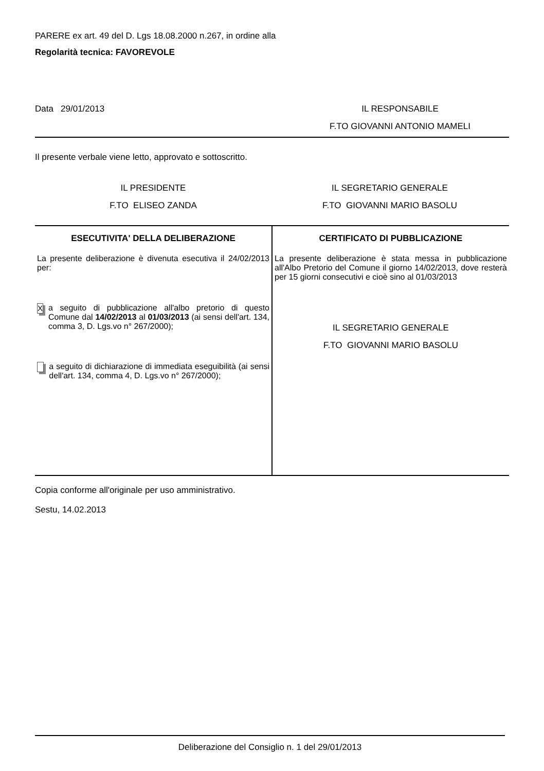PARERE ex art. 49 del D. Lgs 18.08.2000 n.267, in ordine alla
Regolarità tecnica: FAVOREVOLE
Data 29/01/2013 IL RESPONSABILE
F.TO GIOVANNI ANTONIO MAMELI
Il presente verbale viene letto, approvato e sottoscritto.
IL PRESIDENTE
F.TO ELISEO ZANDA
IL SEGRETARIO GENERALE
F.TO GIOVANNI MARIO BASOLU
| ESECUTIVITA' DELLA DELIBERAZIONE | CERTIFICATO DI PUBBLICAZIONE |
| --- | --- |
| La presente deliberazione è divenuta esecutiva il 24/02/2013 per: X a seguito di pubblicazione all'albo pretorio di questo Comune dal 14/02/2013 al 01/03/2013 (ai sensi dell'art. 134, comma 3, D. Lgs.vo n° 267/2000); a seguito di dichiarazione di immediata eseguibilità (ai sensi dell'art. 134, comma 4, D. Lgs.vo n° 267/2000); | La presente deliberazione è stata messa in pubblicazione all'Albo Pretorio del Comune il giorno 14/02/2013, dove resterà per 15 giorni consecutivi e cioè sino al 01/03/2013 IL SEGRETARIO GENERALE F.TO GIOVANNI MARIO BASOLU |
Copia conforme all'originale per uso amministrativo.
Sestu, 14.02.2013
Deliberazione del Consiglio n. 1 del 29/01/2013